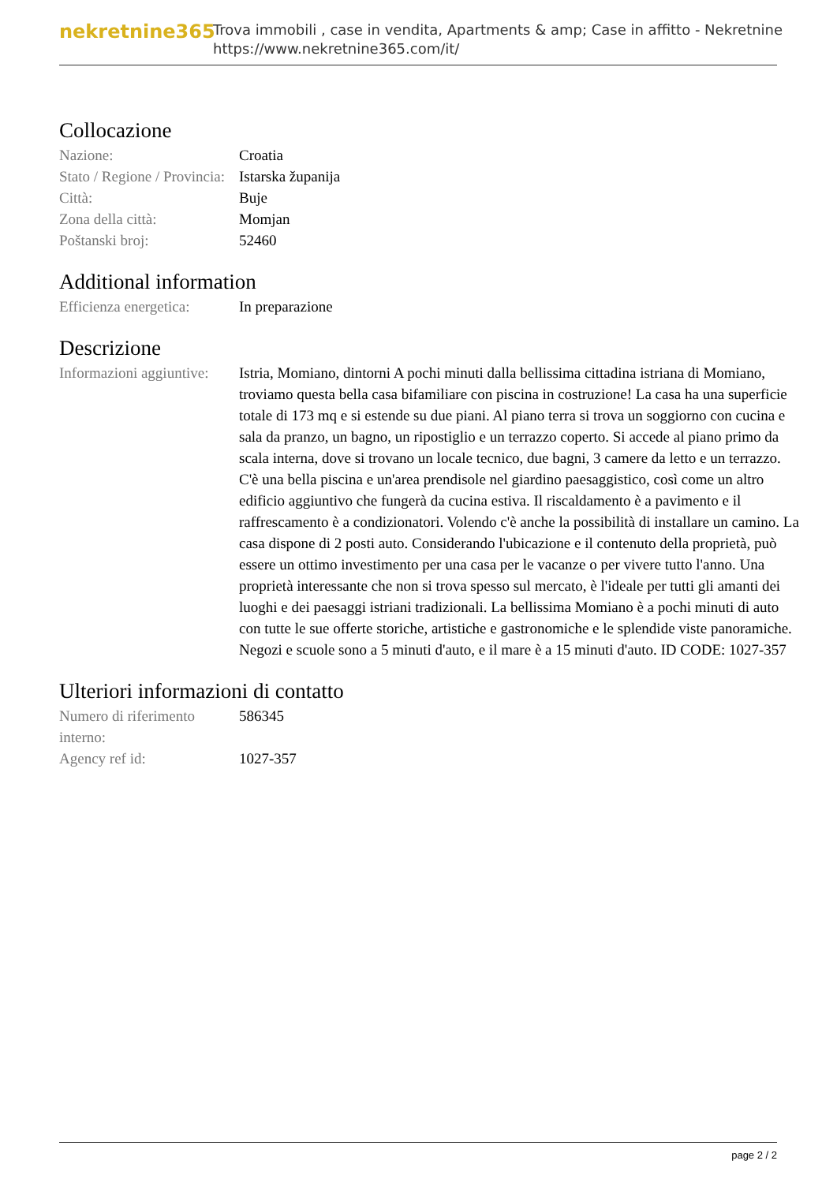nekretnine365
Trova immobili , case in vendita, Apartments & amp; Case in affitto - Nekretnine
https://www.nekretnine365.com/it/
Collocazione
| Nazione: | Croatia |
| Stato / Regione / Provincia: | Istarska županija |
| Città: | Buje |
| Zona della città: | Momjan |
| Poštanski broj: | 52460 |
Additional information
| Efficienza energetica: | In preparazione |
Descrizione
| Informazioni aggiuntive: | Istria, Momiano, dintorni A pochi minuti dalla bellissima cittadina istriana di Momiano, troviamo questa bella casa bifamiliare con piscina in costruzione! La casa ha una superficie totale di 173 mq e si estende su due piani. Al piano terra si trova un soggiorno con cucina e sala da pranzo, un bagno, un ripostiglio e un terrazzo coperto. Si accede al piano primo da scala interna, dove si trovano un locale tecnico, due bagni, 3 camere da letto e un terrazzo. C'è una bella piscina e un'area prendisole nel giardino paesaggistico, così come un altro edificio aggiuntivo che fungerà da cucina estiva. Il riscaldamento è a pavimento e il raffrescamento è a condizionatori. Volendo c'è anche la possibilità di installare un camino. La casa dispone di 2 posti auto. Considerando l'ubicazione e il contenuto della proprietà, può essere un ottimo investimento per una casa per le vacanze o per vivere tutto l'anno. Una proprietà interessante che non si trova spesso sul mercato, è l'ideale per tutti gli amanti dei luoghi e dei paesaggi istriani tradizionali. La bellissima Momiano è a pochi minuti di auto con tutte le sue offerte storiche, artistiche e gastronomiche e le splendide viste panoramiche. Negozi e scuole sono a 5 minuti d'auto, e il mare è a 15 minuti d'auto. ID CODE: 1027-357 |
Ulteriori informazioni di contatto
| Numero di riferimento interno: | 586345 |
| Agency ref id: | 1027-357 |
page 2 / 2